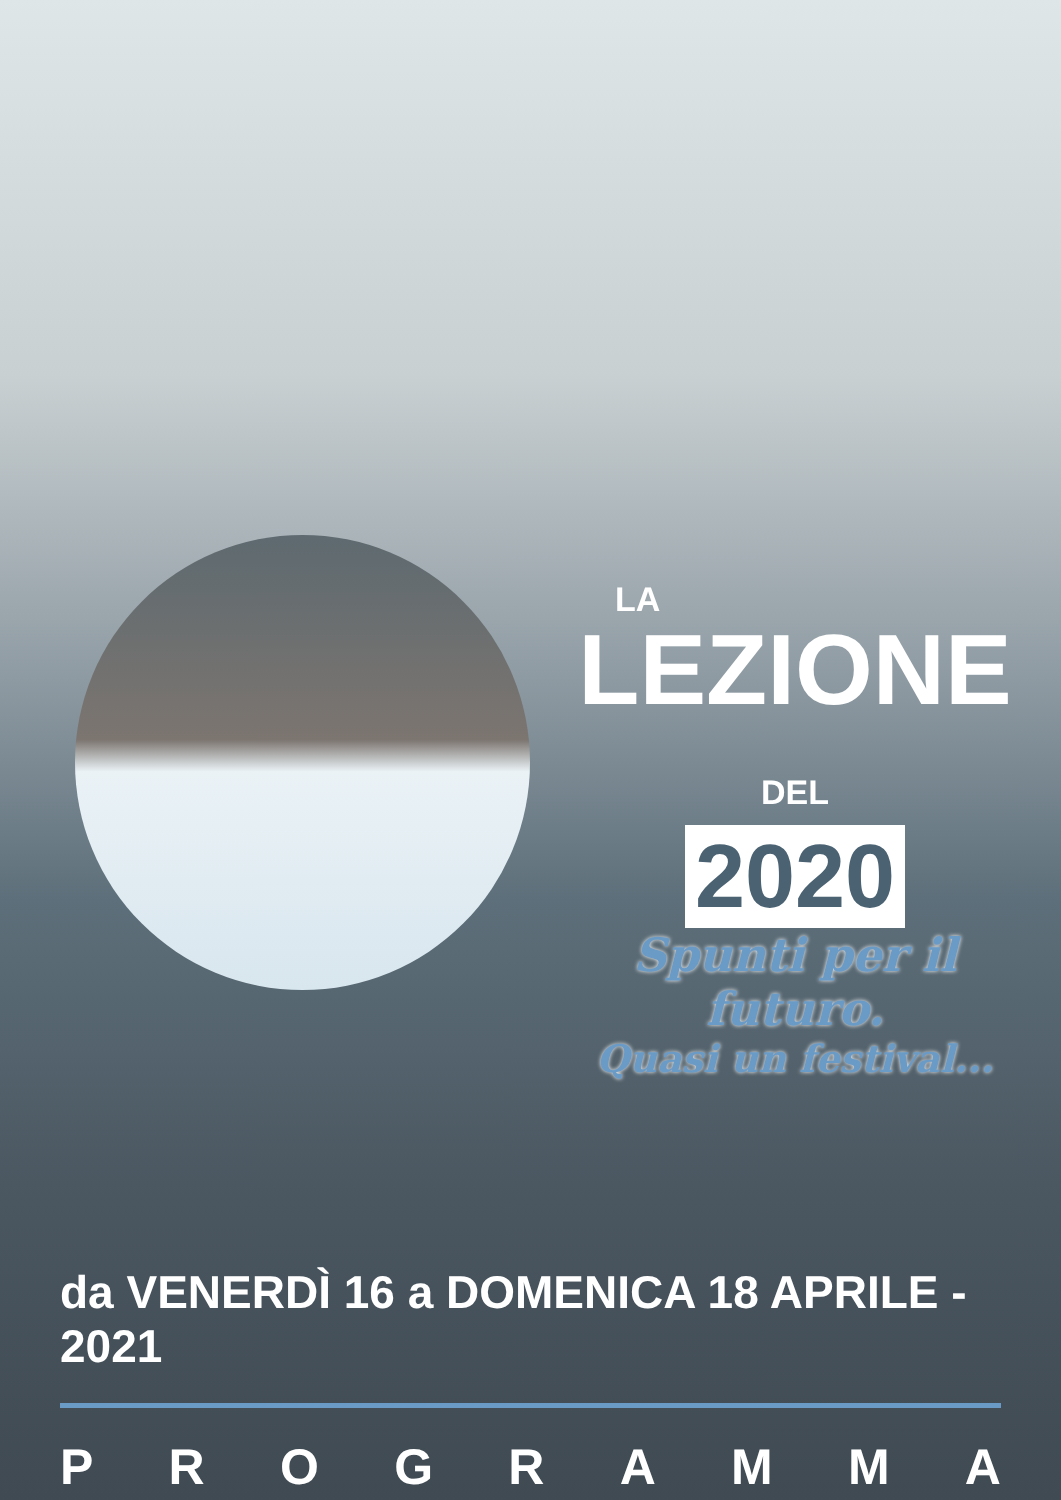LA
LEZIONE DEL
2020
Spunti per il futuro.
Quasi un festival...
da VENERDÌ 16 a DOMENICA 18 APRILE - 2021
P R O G R A M M A